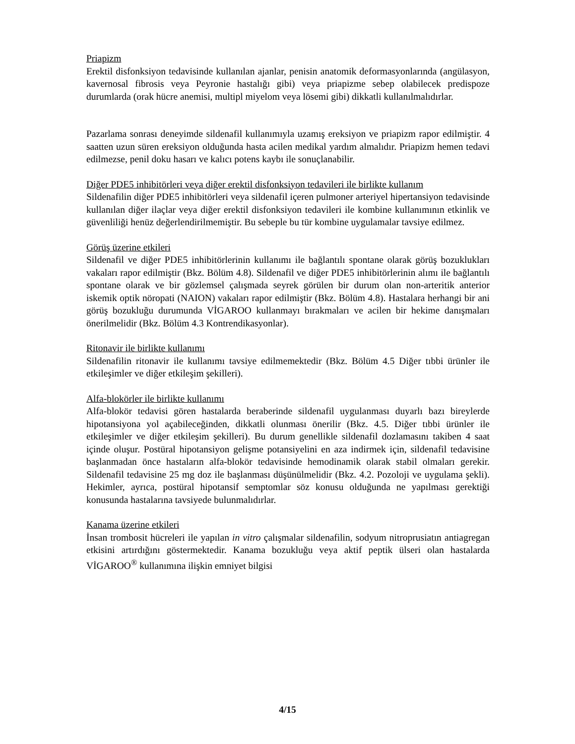Priapizm
Erektil disfonksiyon tedavisinde kullanılan ajanlar, penisin anatomik deformasyonlarında (angülasyon, kavernosal fibrosis veya Peyronie hastalığı gibi) veya priapizme sebep olabilecek predispoze durumlarda (orak hücre anemisi, multipl miyelom veya lösemi gibi) dikkatli kullanılmalıdırlar.
Pazarlama sonrası deneyimde sildenafil kullanımıyla uzamış ereksiyon ve priapizm rapor edilmiştir. 4 saatten uzun süren ereksiyon olduğunda hasta acilen medikal yardım almalıdır. Priapizm hemen tedavi edilmezse, penil doku hasarı ve kalıcı potens kaybı ile sonuçlanabilir.
Diğer PDE5 inhibitörleri veya diğer erektil disfonksiyon tedavileri ile birlikte kullanım
Sildenafilin diğer PDE5 inhibitörleri veya sildenafil içeren pulmoner arteriyel hipertansiyon tedavisinde kullanılan diğer ilaçlar veya diğer erektil disfonksiyon tedavileri ile kombine kullanımının etkinlik ve güvenliliği henüz değerlendirilmemiştir. Bu sebeple bu tür kombine uygulamalar tavsiye edilmez.
Görüş üzerine etkileri
Sildenafil ve diğer PDE5 inhibitörlerinin kullanımı ile bağlantılı spontane olarak görüş bozuklukları vakaları rapor edilmiştir (Bkz. Bölüm 4.8). Sildenafil ve diğer PDE5 inhibitörlerinin alımı ile bağlantılı spontane olarak ve bir gözlemsel çalışmada seyrek görülen bir durum olan non-arteritik anterior iskemik optik nöropati (NAION) vakaları rapor edilmiştir (Bkz. Bölüm 4.8). Hastalara herhangi bir ani görüş bozukluğu durumunda VİGAROO kullanmayı bırakmaları ve acilen bir hekime danışmaları önerilmelidir (Bkz. Bölüm 4.3 Kontrendikasyonlar).
Ritonavir ile birlikte kullanımı
Sildenafilin ritonavir ile kullanımı tavsiye edilmemektedir (Bkz. Bölüm 4.5 Diğer tıbbi ürünler ile etkileşimler ve diğer etkileşim şekilleri).
Alfa-blokörler ile birlikte kullanımı
Alfa-blokör tedavisi gören hastalarda beraberinde sildenafil uygulanması duyarlı bazı bireylerde hipotansiyona yol açabileceğinden, dikkatli olunması önerilir (Bkz. 4.5. Diğer tıbbi ürünler ile etkileşimler ve diğer etkileşim şekilleri). Bu durum genellikle sildenafil dozlamasını takiben 4 saat içinde oluşur. Postüral hipotansiyon gelişme potansiyelini en aza indirmek için, sildenafil tedavisine başlanmadan önce hastaların alfa-blokör tedavisinde hemodinamik olarak stabil olmaları gerekir. Sildenafil tedavisine 25 mg doz ile başlanması düşünülmelidir (Bkz. 4.2. Pozoloji ve uygulama şekli). Hekimler, ayrıca, postüral hipotansif semptomlar söz konusu olduğunda ne yapılması gerektiği konusunda hastalarına tavsiyede bulunmalıdırlar.
Kanama üzerine etkileri
İnsan trombosit hücreleri ile yapılan in vitro çalışmalar sildenafilin, sodyum nitroprusiatın antiagregan etkisini artırdığını göstermektedir. Kanama bozukluğu veya aktif peptik ülseri olan hastalarda VİGAROO<sup>®</sup> kullanımına ilişkin emniyet bilgisi
4/15